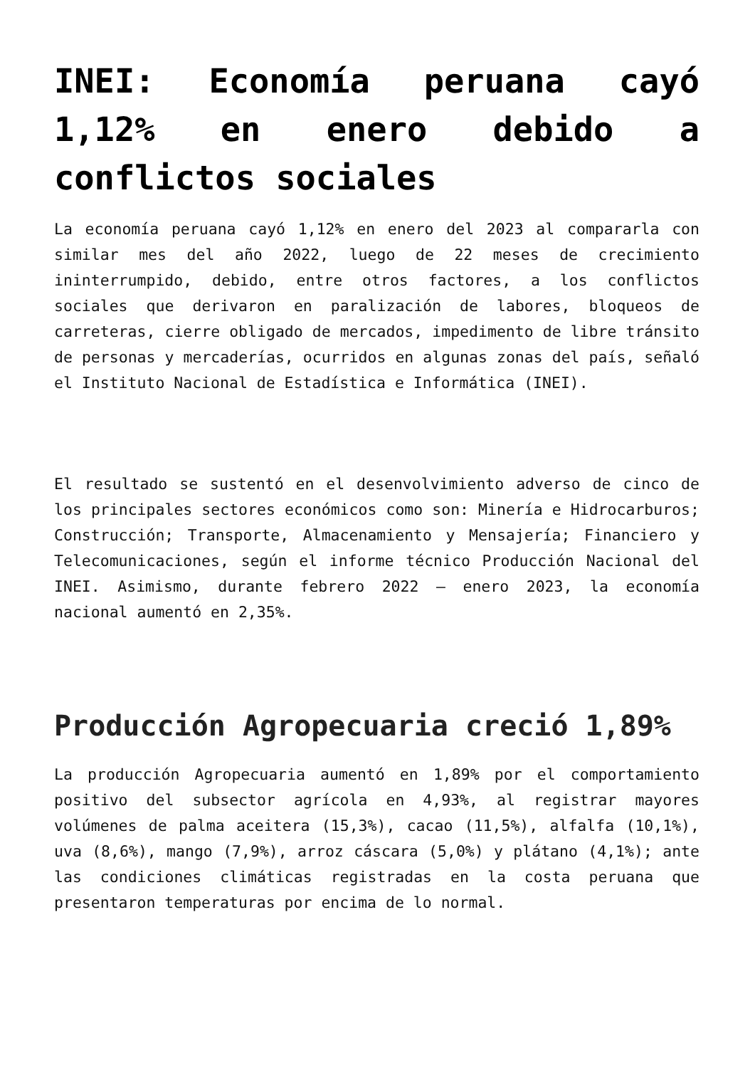INEI: Economía peruana cayó 1,12% en enero debido a conflictos sociales
La economía peruana cayó 1,12% en enero del 2023 al compararla con similar mes del año 2022, luego de 22 meses de crecimiento ininterrumpido, debido, entre otros factores, a los conflictos sociales que derivaron en paralización de labores, bloqueos de carreteras, cierre obligado de mercados, impedimento de libre tránsito de personas y mercaderías, ocurridos en algunas zonas del país, señaló el Instituto Nacional de Estadística e Informática (INEI).
El resultado se sustentó en el desenvolvimiento adverso de cinco de los principales sectores económicos como son: Minería e Hidrocarburos; Construcción; Transporte, Almacenamiento y Mensajería; Financiero y Telecomunicaciones, según el informe técnico Producción Nacional del INEI. Asimismo, durante febrero 2022 – enero 2023, la economía nacional aumentó en 2,35%.
Producción Agropecuaria creció 1,89%
La producción Agropecuaria aumentó en 1,89% por el comportamiento positivo del subsector agrícola en 4,93%, al registrar mayores volúmenes de palma aceitera (15,3%), cacao (11,5%), alfalfa (10,1%), uva (8,6%), mango (7,9%), arroz cáscara (5,0%) y plátano (4,1%); ante las condiciones climáticas registradas en la costa peruana que presentaron temperaturas por encima de lo normal.